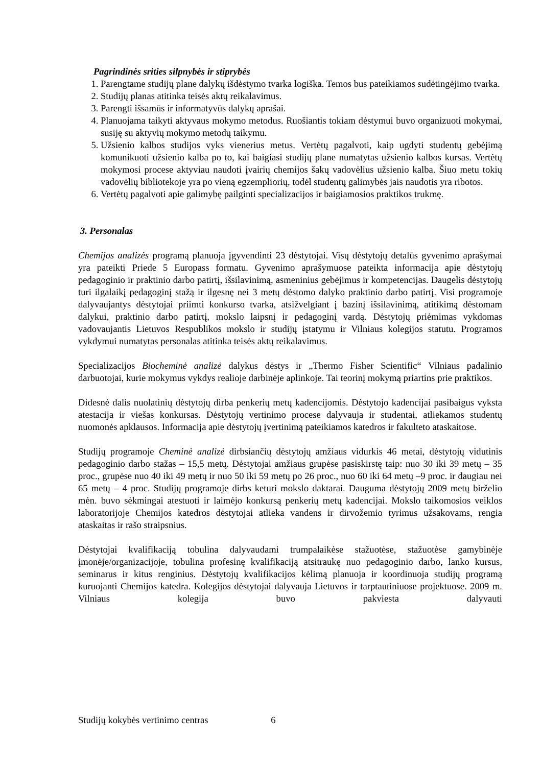Pagrindinės srities silpnybės ir stiprybės
1. Parengtame studijų plane dalykų išdėstymo tvarka logiška. Temos bus pateikiamos sudėtingėjimo tvarka.
2. Studijų planas atitinka teisės aktų reikalavimus.
3. Parengti išsamūs ir informatyvūs dalykų aprašai.
4. Planuojama taikyti aktyvaus mokymo metodus. Ruošiantis tokiam dėstymui buvo organizuoti mokymai, susiję su aktyvių mokymo metodų taikymu.
5. Užsienio kalbos studijos vyks vienerius metus. Vertėtų pagalvoti, kaip ugdyti studentų gebėjimą komunikuoti užsienio kalba po to, kai baigiasi studijų plane numatytas užsienio kalbos kursas. Vertėtų mokymosi procese aktyviau naudoti įvairių chemijos šakų vadovėlius užsienio kalba. Šiuo metu tokių vadovėlių bibliotekoje yra po vieną egzempliorių, todėl studentų galimybės jais naudotis yra ribotos.
6. Vertėtų pagalvoti apie galimybę pailginti specializacijos ir baigiamosios praktikos trukmę.
3. Personalas
Chemijos analizės programą planuoja įgyvendinti 23 dėstytojai. Visų dėstytojų detalūs gyvenimo aprašymai yra pateikti Priede 5 Europass formatu. Gyvenimo aprašymuose pateikta informacija apie dėstytojų pedagoginio ir praktinio darbo patirtį, išsilavinimą, asmeninius gebėjimus ir kompetencijas. Daugelis dėstytojų turi ilgalaikį pedagoginį stažą ir ilgesnę nei 3 metų dėstomo dalyko praktinio darbo patirtį. Visi programoje dalyvaujantys dėstytojai priimti konkurso tvarka, atsižvelgiant į bazinį išsilavinimą, atitikimą dėstomam dalykui, praktinio darbo patirtį, mokslo laipsnį ir pedagoginį vardą. Dėstytojų priėmimas vykdomas vadovaujantis Lietuvos Respublikos mokslo ir studijų įstatymu ir Vilniaus kolegijos statutu. Programos vykdymui numatytas personalas atitinka teisės aktų reikalavimus.
Specializacijos Biocheminė analizė dalykus dėstys ir „Thermo Fisher Scientific“ Vilniaus padalinio darbuotojai, kurie mokymus vykdys realioje darbinėje aplinkoje. Tai teorinį mokymą priartins prie praktikos.
Didesnė dalis nuolatinių dėstytojų dirba penkerių metų kadencijomis. Dėstytojo kadencijai pasibaigus vyksta atestacija ir viešas konkursas. Dėstytojų vertinimo procese dalyvauja ir studentai, atliekamos studentų nuomonės apklausos. Informacija apie dėstytojų įvertinimą pateikiamos katedros ir fakulteto ataskaitose.
Studijų programoje Cheminė analizė dirbsiančių dėstytojų amžiaus vidurkis 46 metai, dėstytojų vidutinis pedagoginio darbo stažas – 15,5 metų. Dėstytojai amžiaus grupėse pasiskirstę taip: nuo 30 iki 39 metų – 35 proc., grupėse nuo 40 iki 49 metų ir nuo 50 iki 59 metų po 26 proc., nuo 60 iki 64 metų –9 proc. ir daugiau nei 65 metų – 4 proc. Studijų programoje dirbs keturi mokslo daktarai. Dauguma dėstytojų 2009 metų birželio mėn. buvo sėkmingai atestuoti ir laimėjo konkursą penkerių metų kadencijai. Mokslo taikomosios veiklos laboratorijoje Chemijos katedros dėstytojai atlieka vandens ir dirvožemio tyrimus užsakovams, rengia ataskaitas ir rašo straipsnius.
Dėstytojai kvalifikaciją tobulina dalyvaudami trumpalaikėse stažuotėse, stažuotėse gamybinėje įmonėje/organizacijoje, tobulina profesinę kvalifikaciją atsitraukę nuo pedagoginio darbo, lanko kursus, seminarus ir kitus renginius. Dėstytojų kvalifikacijos kėlimą planuoja ir koordinuoja studijų programą kuruojanti Chemijos katedra. Kolegijos dėstytojai dalyvauja Lietuvos ir tarptautiniuose projektuose. 2009 m. Vilniaus kolegija buvo pakviesta dalyvauti
Studijų kokybės vertinimo centras 6